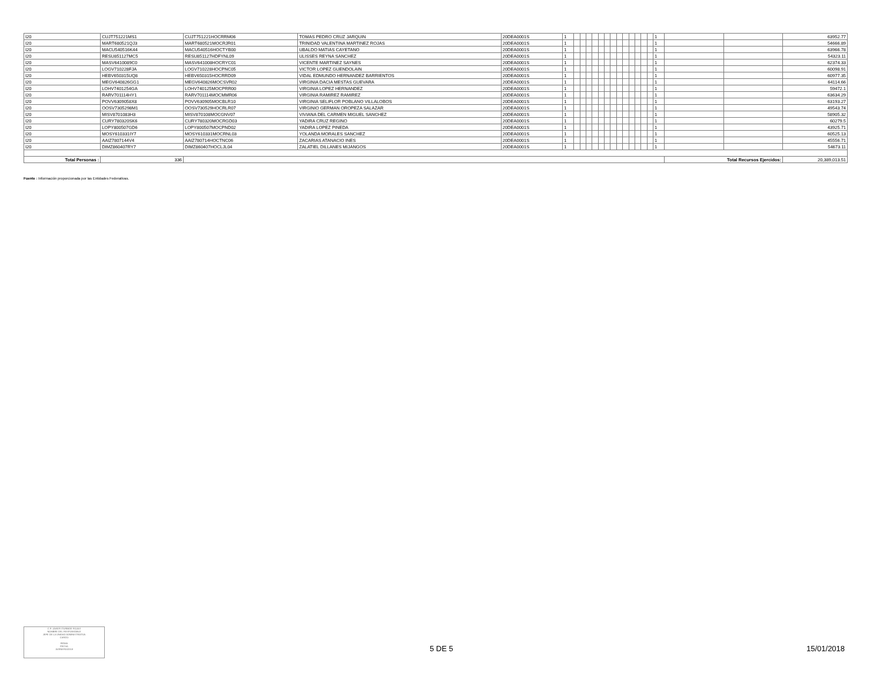| I20 | CUJT751221MS1 | CUJT751221HOCRRM06 | TOMAS PEDRO CRUZ JARQUIN | 20DEA0001S | 1 | | | | | | | | | | | | | | 1 | | | 63952.77 |
| I20 | MART680521QJ3 | MART680521MOCRJR01 | TRINIDAD VALENTINA MARTINEZ ROJAS | 20DEA0001S | 1 | | | | | | | | | | | | | | 1 | | | 54666.89 |
| I20 | MACU540516K44 | MACU540516HOCTYB00 | UBALDO MATIAS CAYETANO | 20DEA0001S | 1 | | | | | | | | | | | | | | 1 | | | 63966.78 |
| I20 | RESU851127MC5 | RESU851127HDFYNL09 | ULISSES REYNA SANCHEZ | 20DEA0001S | 1 | | | | | | | | | | | | | | 1 | | | 54323.11 |
| I20 | MASV6410089C0 | MASV641008HOCRYC01 | VICENTE MARTINEZ SAYNES | 20DEA0001S | 1 | | | | | | | | | | | | | | 1 | | | 62374.33 |
| I20 | LOGV710228FJA | LOGV710228HOCPNC05 | VICTOR LOPEZ GUENDOLAIN | 20DEA0001S | 1 | | | | | | | | | | | | | | 1 | | | 60098.91 |
| I20 | HEBV650315UQ8 | HEBV650315HOCRRD09 | VIDAL EDMUNDO HERNANDEZ BARRIENTOS | 20DEA0001S | 1 | | | | | | | | | | | | | | 1 | | | 60977.35 |
| I20 | MEGV640826GG1 | MEGV640826MOCSVR02 | VIRGINIA DACIA MESTAS GUEVARA | 20DEA0001S | 1 | | | | | | | | | | | | | | 1 | | | 64114.66 |
| I20 | LOHV7401254GA | LOHV740125MOCPRR00 | VIRGINIA LOPEZ HERNANDEZ | 20DEA0001S | 1 | | | | | | | | | | | | | | 1 | | | 59472.1 |
| I20 | RARV701114HY1 | RARV701114MOCMMR06 | VIRGINIA RAMIREZ RAMIREZ | 20DEA0001S | 1 | | | | | | | | | | | | | | 1 | | | 63634.29 |
| I20 | POVV6309058X8 | POVV630905MOCBLR10 | VIRGINIA SELIFLOR POBLANO VILLALOBOS | 20DEA0001S | 1 | | | | | | | | | | | | | | 1 | | | 63193.27 |
| I20 | OOSV7305298M1 | OOSV730529HOCRLR07 | VIRGINIO GERMAN OROPEZA SALAZAR | 20DEA0001S | 1 | | | | | | | | | | | | | | 1 | | | 49543.74 |
| I20 | MISV8701083H3 | MISV870108MOCGNV07 | VIVIANA DEL CARMEN MIGUEL SANCHEZ | 20DEA0001S | 1 | | | | | | | | | | | | | | 1 | | | 58905.32 |
| I20 | CURY780320SK6 | CURY780320MOCRGD03 | YADIRA CRUZ REGINO | 20DEA0001S | 1 | | | | | | | | | | | | | | 1 | | | 60279.5 |
| I20 | LOPY800507GD6 | LOPY800507MOCPND02 | YADIRA LOPEZ PINEDA | 20DEA0001S | 1 | | | | | | | | | | | | | | 1 | | | 43925.71 |
| I20 | MOSY610331IY7 | MOSY610331MOCRNL03 | YOLANDA MORALES SANCHEZ | 20DEA0001S | 1 | | | | | | | | | | | | | | 1 | | | 60525.13 |
| I20 | AAIZ7807144V4 | AAIZ780714HOCTNC06 | ZACARIAS ATANACIO INES | 20DEA0001S | 1 | | | | | | | | | | | | | | 1 | | | 45556.71 |
| I20 | DIMZ860407RY7 | DIMZ860407HOCLJL04 | ZALATIEL DILLANES MIJANGOS | 20DEA0001S | 1 | | | | | | | | | | | | | | 1 | | | 54673.11 |
| Total Personas : | 336 | | | | | | | | | | | | | | | | | | | Total Recursos Ejercidos: | | 20,389,013.51 |
Fuente : Información proporcionada por las Entidades Federativas.
C.P. JAVIER ITURBIDE ROJAS
NOMBRE DEL RESPONSABLE
JEFE DE LA UNIDAD ADMINISTRATIVA
CARGO
FIRMA
FECHA
15/ENERO/2018
5 DE 5 15/01/2018